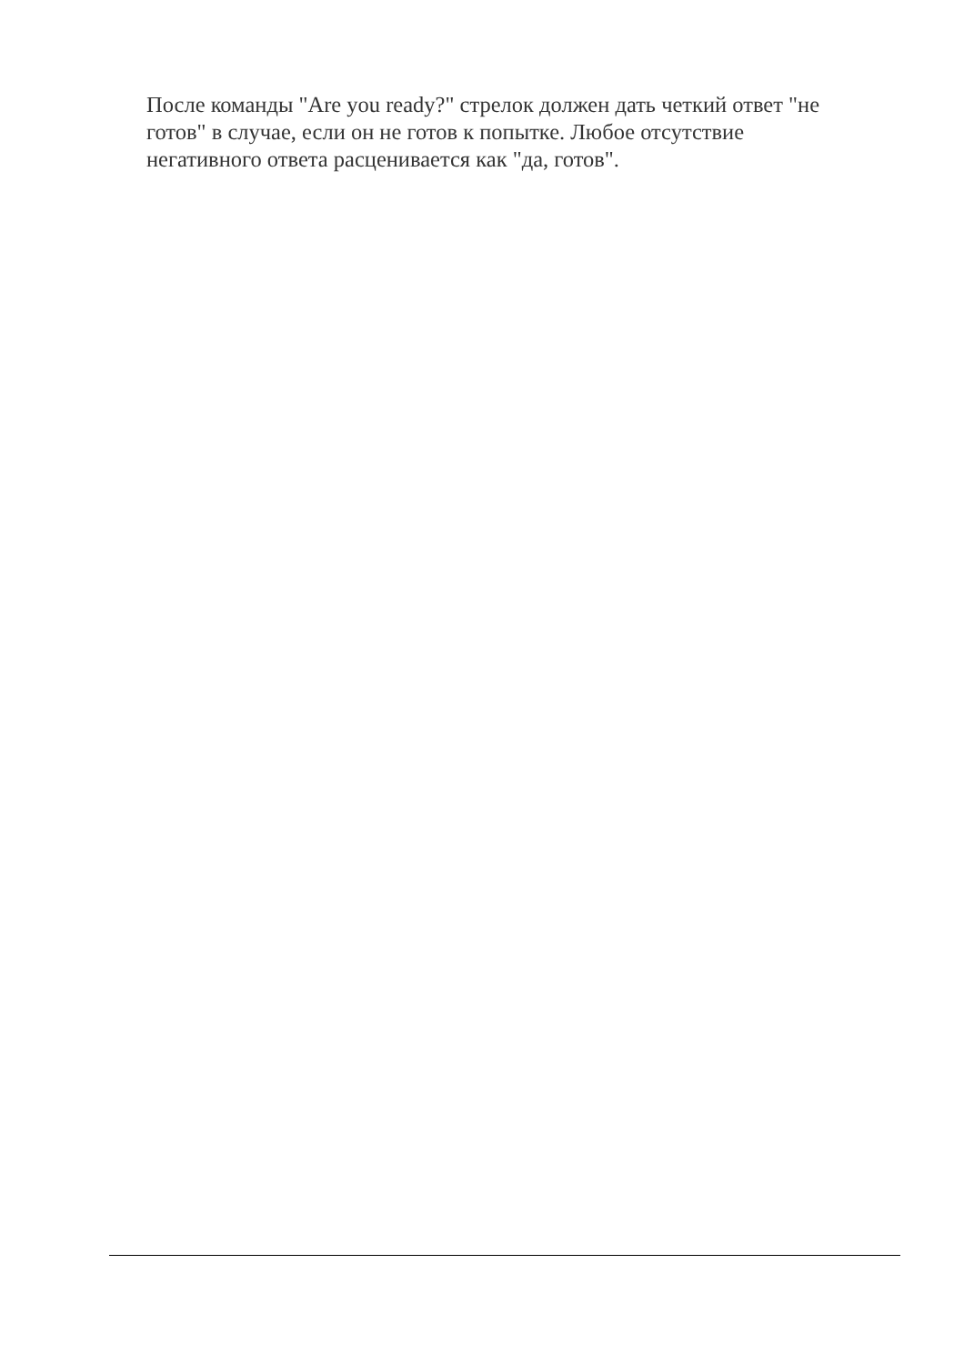После команды "Are you ready?" стрелок должен дать четкий ответ "не готов" в случае, если он не готов к попытке. Любое отсутствие негативного ответа расценивается как "да, готов".